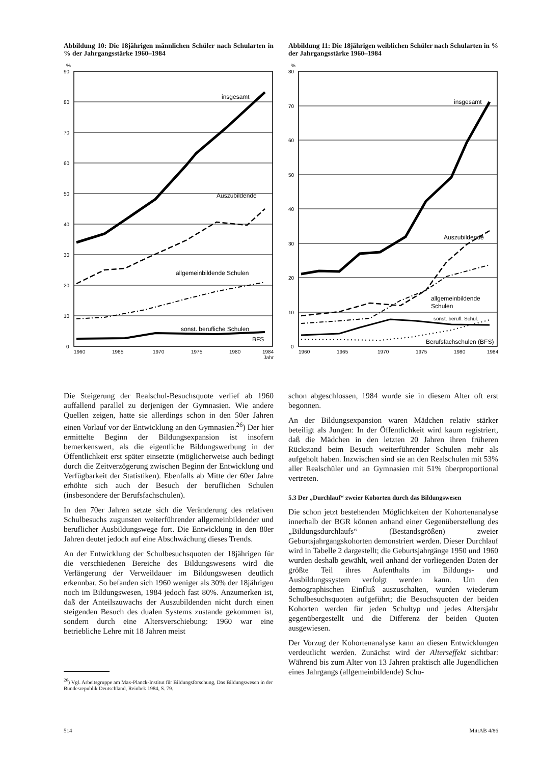Abbildung 10: Die 18jährigen männlichen Schüler nach Schularten in % der Jahrgangsstärke 1960–1984
%
90
80
70
60
50
40
30
20
10
0
insgesamt
Auszubildende
allgemeinbildende Schulen
sonst. berufliche Schulen
BFS
1960
1965
1970
1975
1980
1984
Abbildung 11: Die 18jährigen weiblichen Schüler nach Schularten in % der Jahrgangsstärke 1960–1984
%
80
70
60
50
40
30
20
10
0
insgesamt
Auszubildende
allgemeinbildende
Schulen
sonst. berufl. Schul.
Berufsfachschulen (BFS)
1960
1965
1970
1975
1980
1984
Jahr
Die Steigerung der Realschul-Besuchsquote verlief ab 1960 auffallend parallel zu derjenigen der Gymnasien. Wie andere Quellen zeigen, hatte sie allerdings schon in den 50er Jahren einen Vorlauf vor der Entwicklung an den Gymnasien.<sup>26</sup>) Der hier ermittelte Beginn der Bildungsexpansion ist insofern bemerkenswert, als die eigentliche Bildungswerbung in der Öffentlichkeit erst später einsetzte (möglicherweise auch bedingt durch die Zeitverzögerung zwischen Beginn der Entwicklung und Verfügbarkeit der Statistiken). Ebenfalls ab Mitte der 60er Jahre erhöhte sich auch der Besuch der beruflichen Schulen (insbesondere der Berufsfachschulen).
In den 70er Jahren setzte sich die Veränderung des relativen Schulbesuchs zugunsten weiterführender allgemeinbildender und beruflicher Ausbildungswege fort. Die Entwicklung in den 80er Jahren deutet jedoch auf eine Abschwächung dieses Trends.
An der Entwicklung der Schulbesuchsquoten der 18jährigen für die verschiedenen Bereiche des Bildungswesens wird die Verlängerung der Verweildauer im Bildungswesen deutlich erkennbar. So befanden sich 1960 weniger als 30% der 18jährigen noch im Bildungswesen, 1984 jedoch fast 80%. Anzumerken ist, daß der Anteilszuwachs der Auszubildenden nicht durch einen steigenden Besuch des dualen Systems zustande gekommen ist, sondern durch eine Altersverschiebung: 1960 war eine betriebliche Lehre mit 18 Jahren meist
<sup>26</sup>) Vgl. Arbeitsgruppe am Max-Planck-Institut für Bildungsforschung, Das Bildungswesen in der Bundesrepublik Deutschland, Reinbek 1984, S. 79.
schon abgeschlossen, 1984 wurde sie in diesem Alter oft erst begonnen.
An der Bildungsexpansion waren Mädchen relativ stärker beteiligt als Jungen: In der Öffentlichkeit wird kaum registriert, daß die Mädchen in den letzten 20 Jahren ihren früheren Rückstand beim Besuch weiterführender Schulen mehr als aufgeholt haben. Inzwischen sind sie an den Realschulen mit 53% aller Realschüler und an Gymnasien mit 51% überproportional vertreten.
5.3 Der „Durchlauf“ zweier Kohorten durch das Bildungswesen
Die schon jetzt bestehenden Möglichkeiten der Kohortenanalyse innerhalb der BGR können anhand einer Gegenüberstellung des „Bildungsdurchlaufs“ (Bestandsgrößen) zweier Geburtsjahrgangskohorten demonstriert werden. Dieser Durchlauf wird in Tabelle 2 dargestellt; die Geburtsjahrgänge 1950 und 1960 wurden deshalb gewählt, weil anhand der vorliegenden Daten der größte Teil ihres Aufenthalts im Bildungs- und Ausbildungssystem verfolgt werden kann. Um den demographischen Einfluß auszuschalten, wurden wiederum Schulbesuchsquoten aufgeführt; die Besuchsquoten der beiden Kohorten werden für jeden Schultyp und jedes Altersjahr gegenübergestellt und die Differenz der beiden Quoten ausgewiesen.
Der Vorzug der Kohortenanalyse kann an diesen Entwicklungen verdeutlicht werden. Zunächst wird der Alterseffekt sichtbar: Während bis zum Alter von 13 Jahren praktisch alle Jugendlichen eines Jahrgangs (allgemeinbildende) Schu-
514 MittAB 4/86